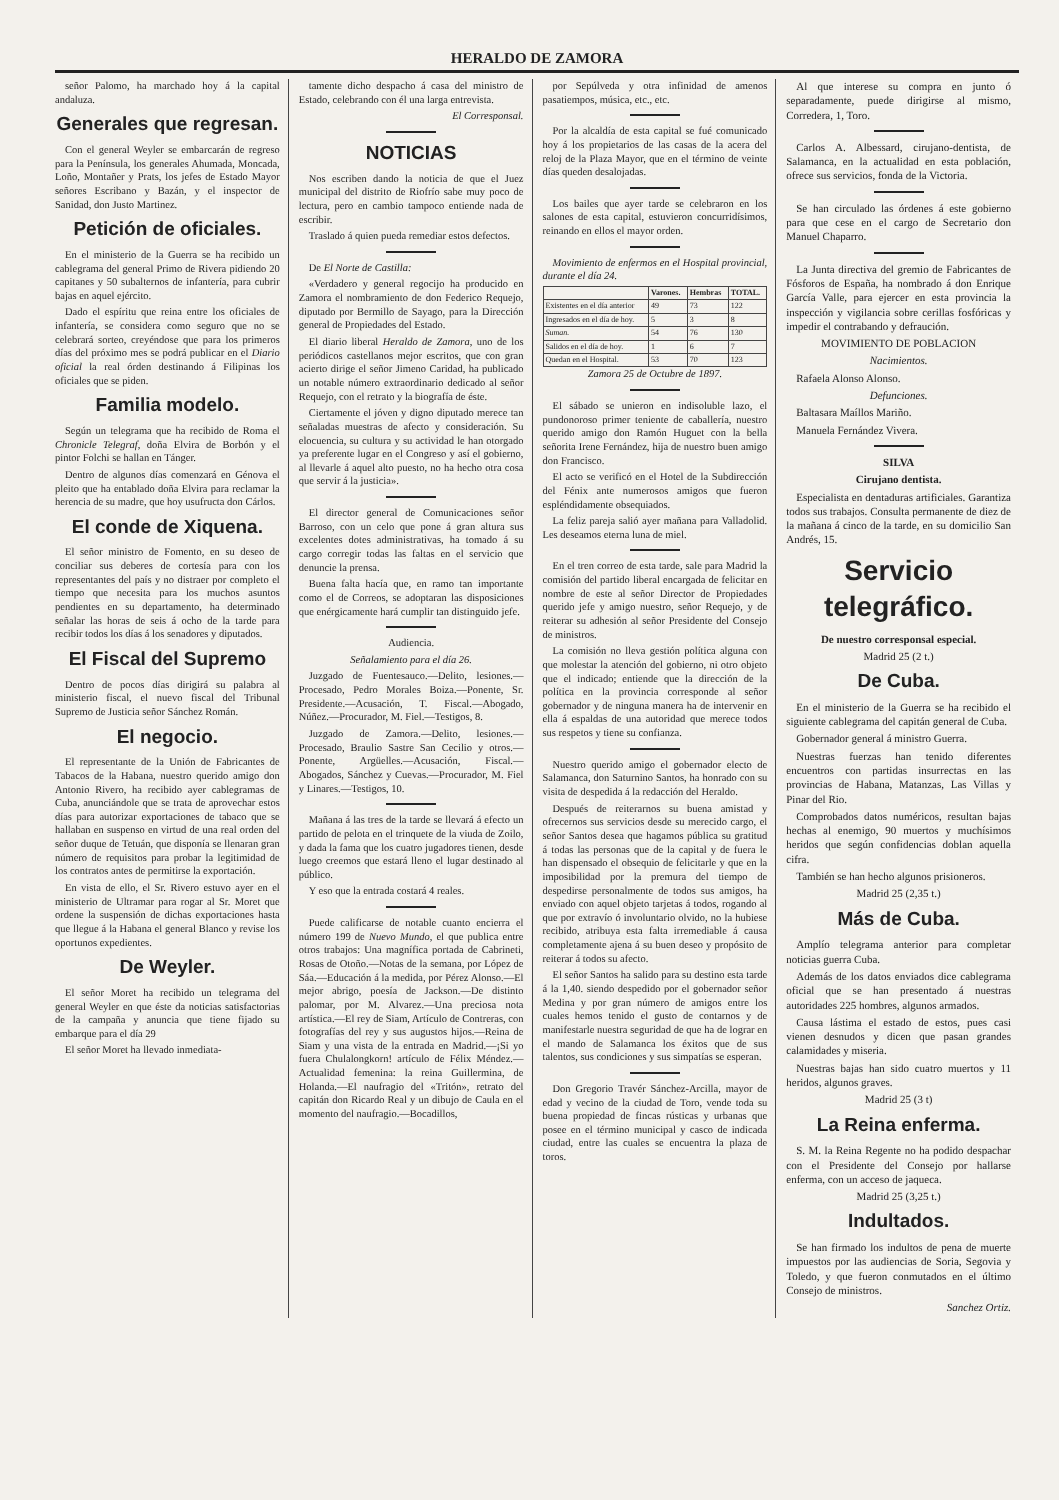HERALDO DE ZAMORA
señor Palomo, ha marchado hoy á la capital andaluza.
Generales que regresan.
Con el general Weyler se embarcarán de regreso para la Península, los generales Ahumada, Moncada, Loño, Montañer y Prats, los jefes de Estado Mayor señores Escribano y Bazán, y el inspector de Sanidad, don Justo Martinez.
Petición de oficiales.
En el ministerio de la Guerra se ha recibido un cablegrama del general Primo de Rivera pidiendo 20 capitanes y 50 subalternos de infantería, para cubrir bajas en aquel ejército.
Dado el espíritu que reina entre los oficiales de infantería, se considera como seguro que no se celebrará sorteo, creyéndose que para los primeros días del próximo mes se podrá publicar en el Diario oficial la real órden destinando á Filipinas los oficiales que se piden.
Familia modelo.
Según un telegrama que ha recibido de Roma el Chronicle Telegraf, doña Elvira de Borbón y el pintor Folchi se hallan en Tánger.
Dentro de algunos días comenzará en Génova el pleito que ha entablado doña Elvira para reclamar la herencia de su madre, que hoy usufructa don Cárlos.
El conde de Xiquena.
El señor ministro de Fomento, en su deseo de conciliar sus deberes de cortesía para con los representantes del país y no distraer por completo el tiempo que necesita para los muchos asuntos pendientes en su departamento, ha determinado señalar las horas de seis á ocho de la tarde para recibir todos los días á los senadores y diputados.
El Fiscal del Supremo
Dentro de pocos días dirigirá su palabra al ministerio fiscal, el nuevo fiscal del Tribunal Supremo de Justicia señor Sánchez Román.
El negocio.
El representante de la Unión de Fabricantes de Tabacos de la Habana, nuestro querido amigo don Antonio Rivero, ha recibido ayer cablegramas de Cuba, anunciándole que se trata de aprovechar estos días para autorizar exportaciones de tabaco que se hallaban en suspenso en virtud de una real orden del señor duque de Tetuán, que disponía se llenaran gran número de requisitos para probar la legitimidad de los contratos antes de permitirse la exportación.
En vista de ello, el Sr. Rivero estuvo ayer en el ministerio de Ultramar para rogar al Sr. Moret que ordene la suspensión de dichas exportaciones hasta que llegue á la Habana el general Blanco y revise los oportunos expedientes.
De Weyler.
El señor Moret ha recibido un telegrama del general Weyler en que éste da noticias satisfactorias de la campaña y anuncia que tiene fijado su embarque para el día 29
El señor Moret ha llevado inmediata-
tamente dicho despacho á casa del ministro de Estado, celebrando con él una larga entrevista.
El Corresponsal.
NOTICIAS
Nos escriben dando la noticia de que el Juez municipal del distrito de Riofrío sabe muy poco de lectura, pero en cambio tampoco entiende nada de escribir.
Traslado á quien pueda remediar estos defectos.
De El Norte de Castilla:
«Verdadero y general regocijo ha producido en Zamora el nombramiento de don Federico Requejo, diputado por Bermillo de Sayago, para la Dirección general de Propiedades del Estado.
El diario liberal Heraldo de Zamora, uno de los periódicos castellanos mejor escritos, que con gran acierto dirige el señor Jimeno Caridad, ha publicado un notable número extraordinario dedicado al señor Requejo, con el retrato y la biografía de éste.
Ciertamente el jóven y digno diputado merece tan señaladas muestras de afecto y consideración. Su elocuencia, su cultura y su actividad le han otorgado ya preferente lugar en el Congreso y así el gobierno, al llevarle á aquel alto puesto, no ha hecho otra cosa que servir á la justicia».
El director general de Comunicaciones señor Barroso, con un celo que pone á gran altura sus excelentes dotes administrativas, ha tomado á su cargo corregir todas las faltas en el servicio que denuncie la prensa.
Buena falta hacía que, en ramo tan importante como el de Correos, se adoptaran las disposiciones que enérgicamente hará cumplir tan distinguido jefe.
Audiencia.
Señalamiento para el día 26.
Juzgado de Fuentesauco.—Delito, lesiones.—Procesado, Pedro Morales Boiza.—Ponente, Sr. Presidente.—Acusación, T. Fiscal.—Abogado, Núñez.—Procurador, M. Fiel.—Testigos, 8.
Juzgado de Zamora.—Delito, lesiones.—Procesado, Braulio Sastre San Cecilio y otros.—Ponente, Argüelles.—Acusación, Fiscal.—Abogados, Sánchez y Cuevas.—Procurador, M. Fiel y Linares.—Testigos, 10.
Mañana á las tres de la tarde se llevará á efecto un partido de pelota en el trinquete de la viuda de Zoilo, y dada la fama que los cuatro jugadores tienen, desde luego creemos que estará lleno el lugar destinado al público.
Y eso que la entrada costará 4 reales.
Puede calificarse de notable cuanto encierra el número 199 de Nuevo Mundo, el que publica entre otros trabajos: Una magnífica portada de Cabrineti, Rosas de Otoño.—Notas de la semana, por López de Sáa.—Educación á la medida, por Pérez Alonso.—El mejor abrigo, poesía de Jackson.—De distinto palomar, por M. Alvarez.—Una preciosa nota artística.—El rey de Siam, Artículo de Contreras, con fotografías del rey y sus augustos hijos.—Reina de Siam y una vista de la entrada en Madrid.—¡Si yo fuera Chulalongkorn! artículo de Félix Méndez.—Actualidad femenina: la reina Guillermina, de Holanda.—El naufragio del «Tritón», retrato del capitán don Ricardo Real y un dibujo de Caula en el momento del naufragio.—Bocadillos,
por Sepúlveda y otra infinidad de amenos pasatiempos, música, etc., etc.
Por la alcaldía de esta capital se fué comunicado hoy á los propietarios de las casas de la acera del reloj de la Plaza Mayor, que en el término de veinte días queden desalojadas.
Los bailes que ayer tarde se celebraron en los salones de esta capital, estuvieron concurridísimos, reinando en ellos el mayor orden.
Movimiento de enfermos en el Hospital provincial, durante el día 24.
| | Varones. | Hembras | TOTAL. |
| --- | --- | --- | --- |
| Existentes en el día anterior | 49 | 73 | 122 |
| Ingresados en el día de hoy. | 5 | 3 | 8 |
| Suman. | 54 | 76 | 130 |
| Salidos en el día de hoy. | 1 | 6 | 7 |
| Quedan en el Hospital. | 53 | 70 | 123 |
Zamora 25 de Octubre de 1897.
El sábado se unieron en indisoluble lazo, el pundonoroso primer teniente de caballería, nuestro querido amigo don Ramón Huguet con la bella señorita Irene Fernández, hija de nuestro buen amigo don Francisco.
El acto se verificó en el Hotel de la Subdirección del Fénix ante numerosos amigos que fueron espléndidamente obsequiados.
La feliz pareja salió ayer mañana para Valladolid. Les deseamos eterna luna de miel.
En el tren correo de esta tarde, sale para Madrid la comisión del partido liberal encargada de felicitar en nombre de este al señor Director de Propiedades querido jefe y amigo nuestro, señor Requejo, y de reiterar su adhesión al señor Presidente del Consejo de ministros.
La comisión no lleva gestión política alguna con que molestar la atención del gobierno, ni otro objeto que el indicado; entiende que la dirección de la política en la provincia corresponde al señor gobernador y de ninguna manera ha de intervenir en ella á espaldas de una autoridad que merece todos sus respetos y tiene su confianza.
Nuestro querido amigo el gobernador electo de Salamanca, don Saturnino Santos, ha honrado con su visita de despedida á la redacción del Heraldo.
Después de reiterarnos su buena amistad y ofrecernos sus servicios desde su merecido cargo, el señor Santos desea que hagamos pública su gratitud á todas las personas que de la capital y de fuera le han dispensado el obsequio de felicitarle y que en la imposibilidad por la premura del tiempo de despedirse personalmente de todos sus amigos, ha enviado con aquel objeto tarjetas á todos, rogando al que por extravío ó involuntario olvido, no la hubiese recibido, atribuya esta falta irremediable á causa completamente ajena á su buen deseo y propósito de reiterar á todos su afecto.
El señor Santos ha salido para su destino esta tarde á la 1,40. siendo despedido por el gobernador señor Medina y por gran número de amigos entre los cuales hemos tenido el gusto de contarnos y de manifestarle nuestra seguridad de que ha de lograr en el mando de Salamanca los éxitos que de sus talentos, sus condiciones y sus simpatías se esperan.
Don Gregorio Travér Sánchez-Arcilla, mayor de edad y vecino de la ciudad de Toro, vende toda su buena propiedad de fincas rústicas y urbanas que posee en el término municipal y casco de indicada ciudad, entre las cuales se encuentra la plaza de toros.
Al que interese su compra en junto ó separadamente, puede dirigirse al mismo, Corredera, 1, Toro.
Carlos A. Albessard, cirujano-dentista, de Salamanca, en la actualidad en esta población, ofrece sus servicios, fonda de la Victoria.
Se han circulado las órdenes á este gobierno para que cese en el cargo de Secretario don Manuel Chaparro.
La Junta directiva del gremio de Fabricantes de Fósforos de España, ha nombrado á don Enrique García Valle, para ejercer en esta provincia la inspección y vigilancia sobre cerillas fosfóricas y impedir el contrabando y defraución.
MOVIMIENTO DE POBLACION
Nacimientos.
Rafaela Alonso Alonso.
Defunciones.
Baltasara Maíllos Mariño.
Manuela Fernández Vivera.
SILVA
Cirujano dentista.
Especialista en dentaduras artificiales. Garantiza todos sus trabajos. Consulta permanente de diez de la mañana á cinco de la tarde, en su domicilio San Andrés, 15.
Servicio telegráfico.
De nuestro corresponsal especial.
Madrid 25 (2 t.)
De Cuba.
En el ministerio de la Guerra se ha recibido el siguiente cablegrama del capitán general de Cuba.
Gobernador general á ministro Guerra.
Nuestras fuerzas han tenido diferentes encuentros con partidas insurrectas en las provincias de Habana, Matanzas, Las Villas y Pinar del Rio.
Comprobados datos numéricos, resultan bajas hechas al enemigo, 90 muertos y muchísimos heridos que según confidencias doblan aquella cifra.
También se han hecho algunos prisioneros.
Madrid 25 (2,35 t.)
Más de Cuba.
Amplío telegrama anterior para completar noticias guerra Cuba.
Además de los datos enviados dice cablegrama oficial que se han presentado á nuestras autoridades 225 hombres, algunos armados.
Causa lástima el estado de estos, pues casi vienen desnudos y dicen que pasan grandes calamidades y miseria.
Nuestras bajas han sido cuatro muertos y 11 heridos, algunos graves.
Madrid 25 (3 t)
La Reina enferma.
S. M. la Reina Regente no ha podido despachar con el Presidente del Consejo por hallarse enferma, con un acceso de jaqueca.
Madrid 25 (3,25 t.)
Indultados.
Se han firmado los indultos de pena de muerte impuestos por las audiencias de Soria, Segovia y Toledo, y que fueron conmutados en el último Consejo de ministros.
Sanchez Ortiz.